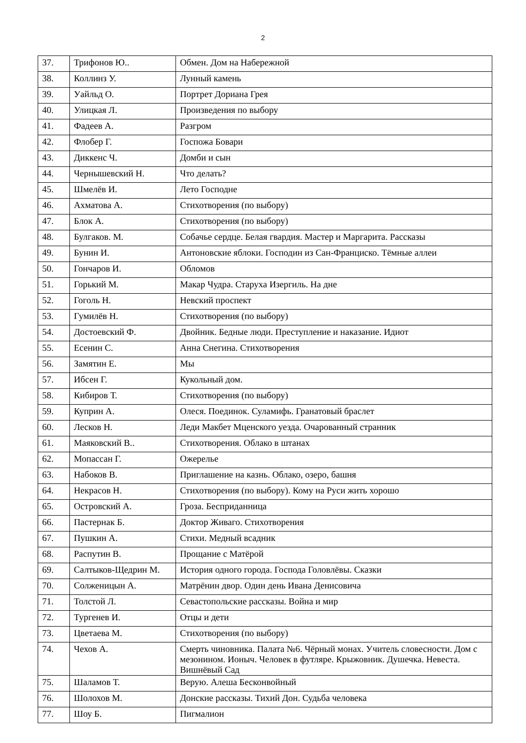2
| 37. | Трифонов Ю.. | Обмен. Дом на Набережной |
| 38. | Коллинз У. | Лунный камень |
| 39. | Уайльд О. | Портрет Дориана Грея |
| 40. | Улицкая Л. | Произведения по выбору |
| 41. | Фадеев А. | Разгром |
| 42. | Флобер Г. | Госпожа Бовари |
| 43. | Диккенс Ч. | Домби и сын |
| 44. | Чернышевский Н. | Что делать? |
| 45. | Шмелёв И. | Лето Господне |
| 46. | Ахматова А. | Стихотворения (по выбору) |
| 47. | Блок А. | Стихотворения (по выбору) |
| 48. | Булгаков. М. | Собачье сердце. Белая гвардия. Мастер и Маргарита. Рассказы |
| 49. | Бунин И. | Антоновские яблоки. Господин из Сан-Франциско. Тёмные аллеи |
| 50. | Гончаров И. | Обломов |
| 51. | Горький М. | Макар Чудра. Старуха Изергиль. На дне |
| 52. | Гоголь Н. | Невский проспект |
| 53. | Гумилёв Н. | Стихотворения (по выбору) |
| 54. | Достоевский Ф. | Двойник. Бедные люди. Преступление и наказание. Идиот |
| 55. | Есенин С. | Анна Снегина. Стихотворения |
| 56. | Замятин Е. | Мы |
| 57. | Ибсен Г. | Кукольный дом. |
| 58. | Кибиров Т. | Стихотворения (по выбору) |
| 59. | Куприн А. | Олеся. Поединок. Суламифь. Гранатовый браслет |
| 60. | Лесков Н. | Леди Макбет Мценского уезда. Очарованный странник |
| 61. | Маяковский В.. | Стихотворения. Облако в штанах |
| 62. | Мопассан Г. | Ожерелье |
| 63. | Набоков В. | Приглашение на казнь. Облако, озеро, башня |
| 64. | Некрасов Н. | Стихотворения (по выбору). Кому на Руси жить хорошо |
| 65. | Островский А. | Гроза. Бесприданница |
| 66. | Пастернак Б. | Доктор Живаго. Стихотворения |
| 67. | Пушкин А. | Стихи. Медный всадник |
| 68. | Распутин В. | Прощание с Матёрой |
| 69. | Салтыков-Щедрин М. | История одного города. Господа Головлёвы. Сказки |
| 70. | Солженицын А. | Матрёнин двор. Один день Ивана Денисовича |
| 71. | Толстой Л. | Севастопольские рассказы. Война и мир |
| 72. | Тургенев И. | Отцы и дети |
| 73. | Цветаева М. | Стихотворения (по выбору) |
| 74. | Чехов А. | Смерть чиновника. Палата №6. Чёрный монах. Учитель словесности. Дом с мезонином. Ионыч. Человек в футляре. Крыжовник. Душечка. Невеста. Вишнёвый Сад |
| 75. | Шаламов Т. | Верую. Алеша Бесконвойный |
| 76. | Шолохов М. | Донские рассказы. Тихий Дон. Судьба человека |
| 77. | Шоу Б. | Пигмалион |